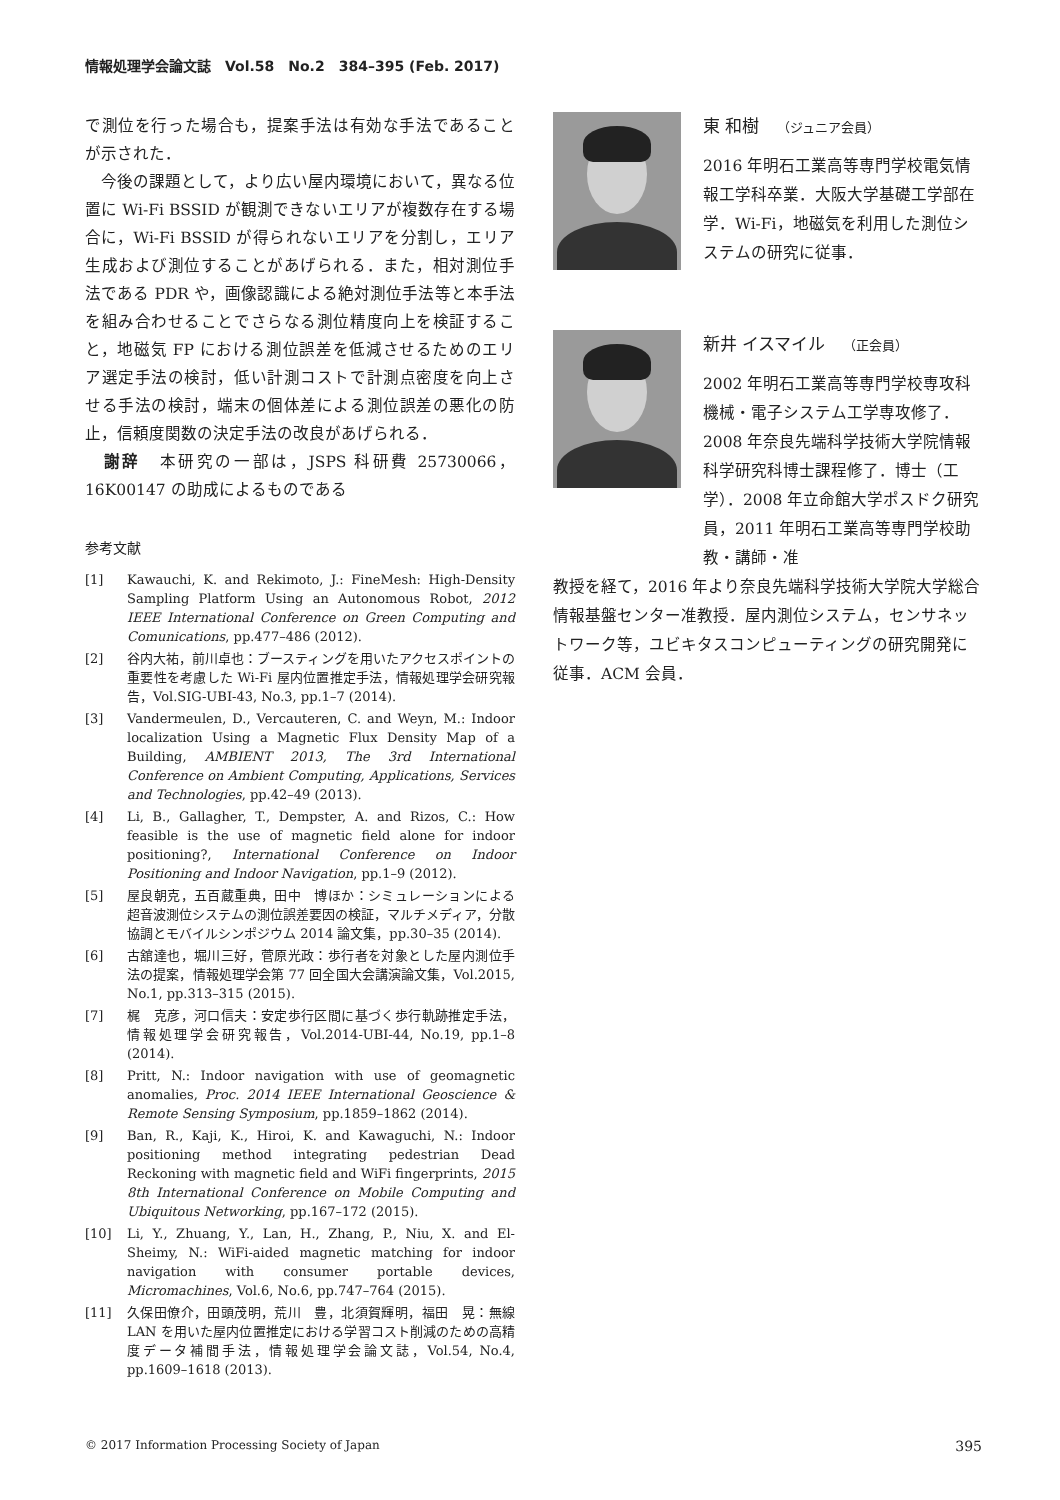情報処理学会論文誌　Vol.58　No.2　384–395 (Feb. 2017)
で測位を行った場合も，提案手法は有効な手法であることが示された．
　今後の課題として，より広い屋内環境において，異なる位置に Wi-Fi BSSID が観測できないエリアが複数存在する場合に，Wi-Fi BSSID が得られないエリアを分割し，エリア生成および測位することがあげられる．また，相対測位手法である PDR や，画像認識による絶対測位手法等と本手法を組み合わせることでさらなる測位精度向上を検証すること，地磁気 FP における測位誤差を低減させるためのエリア選定手法の検討，低い計測コストで計測点密度を向上させる手法の検討，端末の個体差による測位誤差の悪化の防止，信頼度関数の決定手法の改良があげられる．
　謝辞　本研究の一部は，JSPS 科研費 25730066，16K00147 の助成によるものである
参考文献
[1] Kawauchi, K. and Rekimoto, J.: FineMesh: High-Density Sampling Platform Using an Autonomous Robot, 2012 IEEE International Conference on Green Computing and Comunications, pp.477–486 (2012).
[2] 谷内大祐，前川卓也：ブースティングを用いたアクセスポイントの重要性を考慮した Wi-Fi 屋内位置推定手法，情報処理学会研究報告，Vol.SIG-UBI-43, No.3, pp.1–7 (2014).
[3] Vandermeulen, D., Vercauteren, C. and Weyn, M.: Indoor localization Using a Magnetic Flux Density Map of a Building, AMBIENT 2013, The 3rd International Conference on Ambient Computing, Applications, Services and Technologies, pp.42–49 (2013).
[4] Li, B., Gallagher, T., Dempster, A. and Rizos, C.: How feasible is the use of magnetic field alone for indoor positioning?, International Conference on Indoor Positioning and Indoor Navigation, pp.1–9 (2012).
[5] 屋良朝克，五百蔵重典，田中　博ほか：シミュレーションによる超音波測位システムの測位誤差要因の検証，マルチメディア，分散協調とモバイルシンポジウム 2014 論文集，pp.30–35 (2014).
[6] 古舘達也，堀川三好，菅原光政：歩行者を対象とした屋内測位手法の提案，情報処理学会第 77 回全国大会講演論文集，Vol.2015, No.1, pp.313–315 (2015).
[7] 梶　克彦，河口信夫：安定歩行区間に基づく歩行軌跡推定手法，情報処理学会研究報告，Vol.2014-UBI-44, No.19, pp.1–8 (2014).
[8] Pritt, N.: Indoor navigation with use of geomagnetic anomalies, Proc. 2014 IEEE International Geoscience & Remote Sensing Symposium, pp.1859–1862 (2014).
[9] Ban, R., Kaji, K., Hiroi, K. and Kawaguchi, N.: Indoor positioning method integrating pedestrian Dead Reckoning with magnetic field and WiFi fingerprints, 2015 8th International Conference on Mobile Computing and Ubiquitous Networking, pp.167–172 (2015).
[10] Li, Y., Zhuang, Y., Lan, H., Zhang, P., Niu, X. and El-Sheimy, N.: WiFi-aided magnetic matching for indoor navigation with consumer portable devices, Micromachines, Vol.6, No.6, pp.747–764 (2015).
[11] 久保田僚介，田頭茂明，荒川　豊，北須賀輝明，福田　晃：無線 LAN を用いた屋内位置推定における学習コスト削減のための高精度データ補間手法，情報処理学会論文誌，Vol.54, No.4, pp.1609–1618 (2013).
東 和樹 （ジュニア会員）
2016 年明石工業高等専門学校電気情報工学科卒業．大阪大学基礎工学部在学．Wi-Fi，地磁気を利用した測位システムの研究に従事．
新井 イスマイル （正会員）
2002 年明石工業高等専門学校専攻科機械・電子システム工学専攻修了．2008 年奈良先端科学技術大学院情報科学研究科博士課程修了．博士（工学）．2008 年立命館大学ポスドク研究員，2011 年明石工業高等専門学校助教・講師・准
教授を経て，2016 年より奈良先端科学技術大学院大学総合情報基盤センター准教授．屋内測位システム，センサネットワーク等，ユビキタスコンピューティングの研究開発に従事．ACM 会員．
© 2017 Information Processing Society of Japan 395